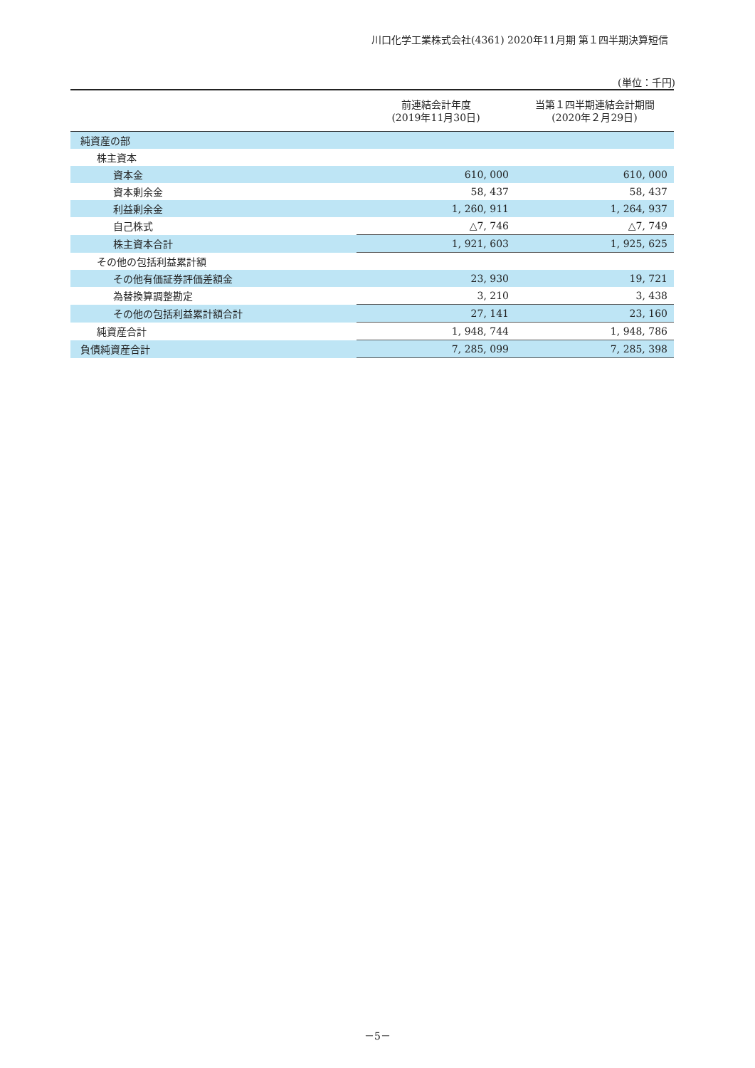川口化学工業株式会社(4361) 2020年11月期 第１四半期決算短信
(単位：千円)
| | 前連結会計年度 (2019年11月30日) | 当第１四半期連結会計期間 (2020年２月29日) |
| --- | --- | --- |
| 純資産の部 | | |
| 株主資本 | | |
| 資本金 | 610, 000 | 610, 000 |
| 資本剰余金 | 58, 437 | 58, 437 |
| 利益剰余金 | 1, 260, 911 | 1, 264, 937 |
| 自己株式 | △7, 746 | △7, 749 |
| 株主資本合計 | 1, 921, 603 | 1, 925, 625 |
| その他の包括利益累計額 | | |
| その他有価証券評価差額金 | 23, 930 | 19, 721 |
| 為替換算調整勘定 | 3, 210 | 3, 438 |
| その他の包括利益累計額合計 | 27, 141 | 23, 160 |
| 純資産合計 | 1, 948, 744 | 1, 948, 786 |
| 負債純資産合計 | 7, 285, 099 | 7, 285, 398 |
－5－